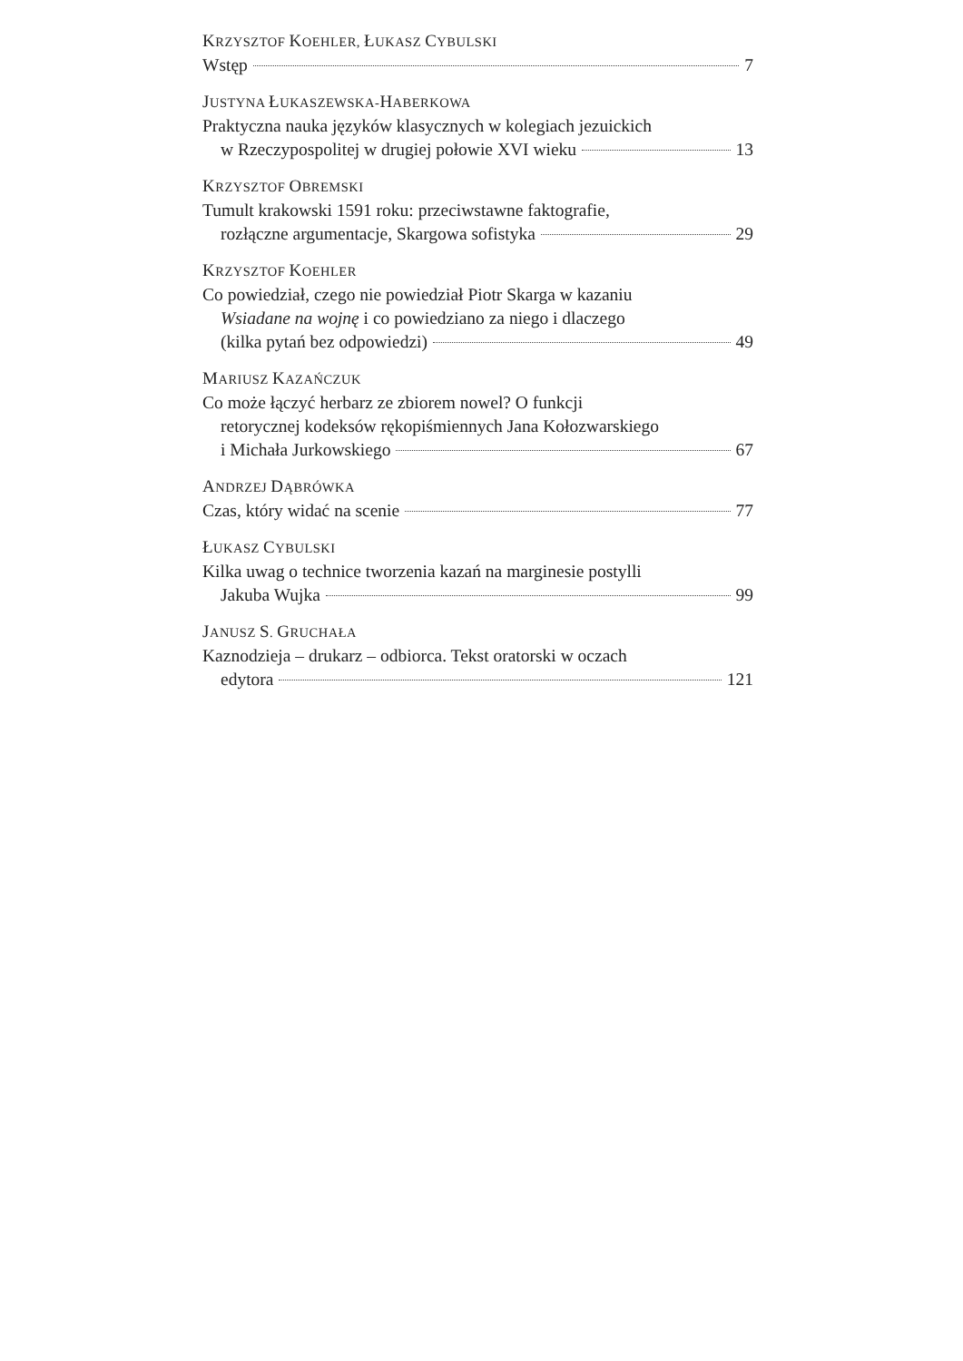KRZYSZTOF KOEHLER, ŁUKASZ CYBULSKI
Wstęp 7
JUSTYNA ŁUKASZEWSKA-HABERKOWA
Praktyczna nauka języków klasycznych w kolegiach jezuickich
w Rzeczypospolitej w drugiej połowie XVI wieku 13
KRZYSZTOF OBREMSKI
Tumult krakowski 1591 roku: przeciwstawne faktografie,
rozłączne argumentacje, Skargowa sofistyka 29
KRZYSZTOF KOEHLER
Co powiedział, czego nie powiedział Piotr Skarga w kazaniu
Wsiadane na wojnę i co powiedziano za niego i dlaczego
(kilka pytań bez odpowiedzi) 49
MARIUSZ KAZAŃCZUK
Co może łączyć herbarz ze zbiorem nowel? O funkcji
retorycznej kodeksów rękopiśmiennych Jana Kołozwarskiego
i Michała Jurkowskiego 67
ANDRZEJ DĄBRÓWKA
Czas, który widać na scenie 77
ŁUKASZ CYBULSKI
Kilka uwag o technice tworzenia kazań na marginesie postylli
Jakuba Wujka 99
JANUSZ S. GRUCHAŁA
Kaznodzieja – drukarz – odbiorca. Tekst oratorski w oczach
edytora 121